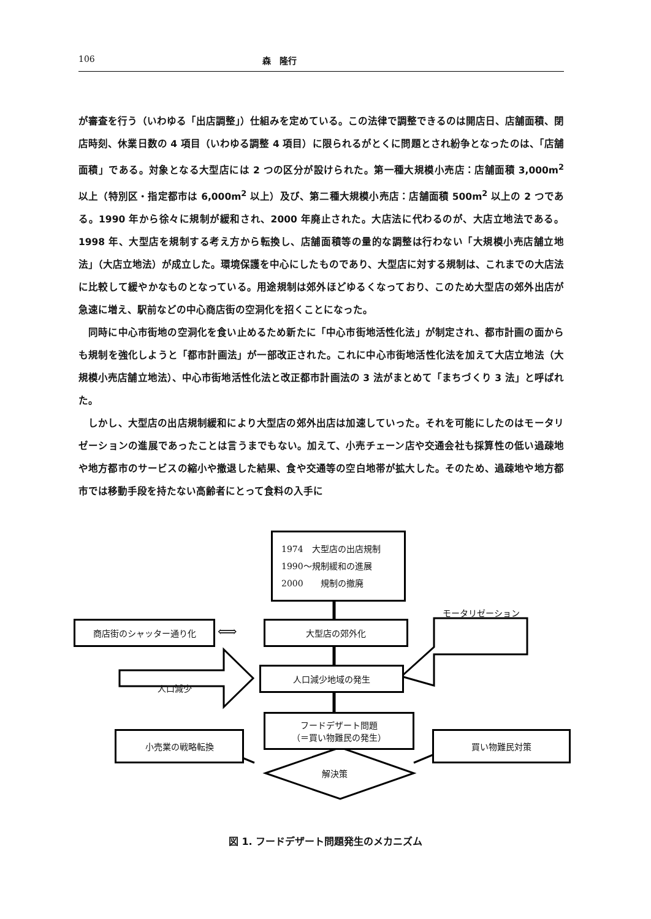106 森　隆行
が審査を行う（いわゆる「出店調整」）仕組みを定めている。この法律で調整できるのは開店日、店舗面積、閉店時刻、休業日数の 4 項目（いわゆる調整 4 項目）に限られるがとくに問題とされ紛争となったのは、「店舗面積」である。対象となる大型店には 2 つの区分が設けられた。第一種大規模小売店：店舗面積 3,000m<sup>2</sup> 以上（特別区・指定都市は 6,000m<sup>2</sup> 以上）及び、第二種大規模小売店：店舗面積 500m<sup>2</sup> 以上の 2 つである。1990 年から徐々に規制が緩和され、2000 年廃止された。大店法に代わるのが、大店立地法である。1998 年、大型店を規制する考え方から転換し、店舗面積等の量的な調整は行わない「大規模小売店舗立地法」（大店立地法）が成立した。環境保護を中心にしたものであり、大型店に対する規制は、これまでの大店法に比較して緩やかなものとなっている。用途規制は郊外ほどゆるくなっており、このため大型店の郊外出店が急速に増え、駅前などの中心商店街の空洞化を招くことになった。
　同時に中心市街地の空洞化を食い止めるため新たに「中心市街地活性化法」が制定され、都市計画の面からも規制を強化しようと「都市計画法」が一部改正された。これに中心市街地活性化法を加えて大店立地法（大規模小売店舗立地法）、中心市街地活性化法と改正都市計画法の 3 法がまとめて「まちづくり 3 法」と呼ばれた。
　しかし、大型店の出店規制緩和により大型店の郊外出店は加速していった。それを可能にしたのはモータリゼーションの進展であったことは言うまでもない。加えて、小売チェーン店や交通会社も採算性の低い過疎地や地方都市のサービスの縮小や撤退した結果、食や交通等の空白地帯が拡大した。そのため、過疎地や地方都市では移動手段を持たない高齢者にとって食料の入手に
1974　大型店の出店規制
1990～規制緩和の進展
2000　　規制の撤廃
モータリゼーション
商店街のシャッター通り化 ⟺ 大型店の郊外化
人口減少
人口減少地域の発生
フードデザート問題
（＝買い物難民の発生）
小売業の戦略転換 買い物難民対策
解決策
図 1. フードデザート問題発生のメカニズム